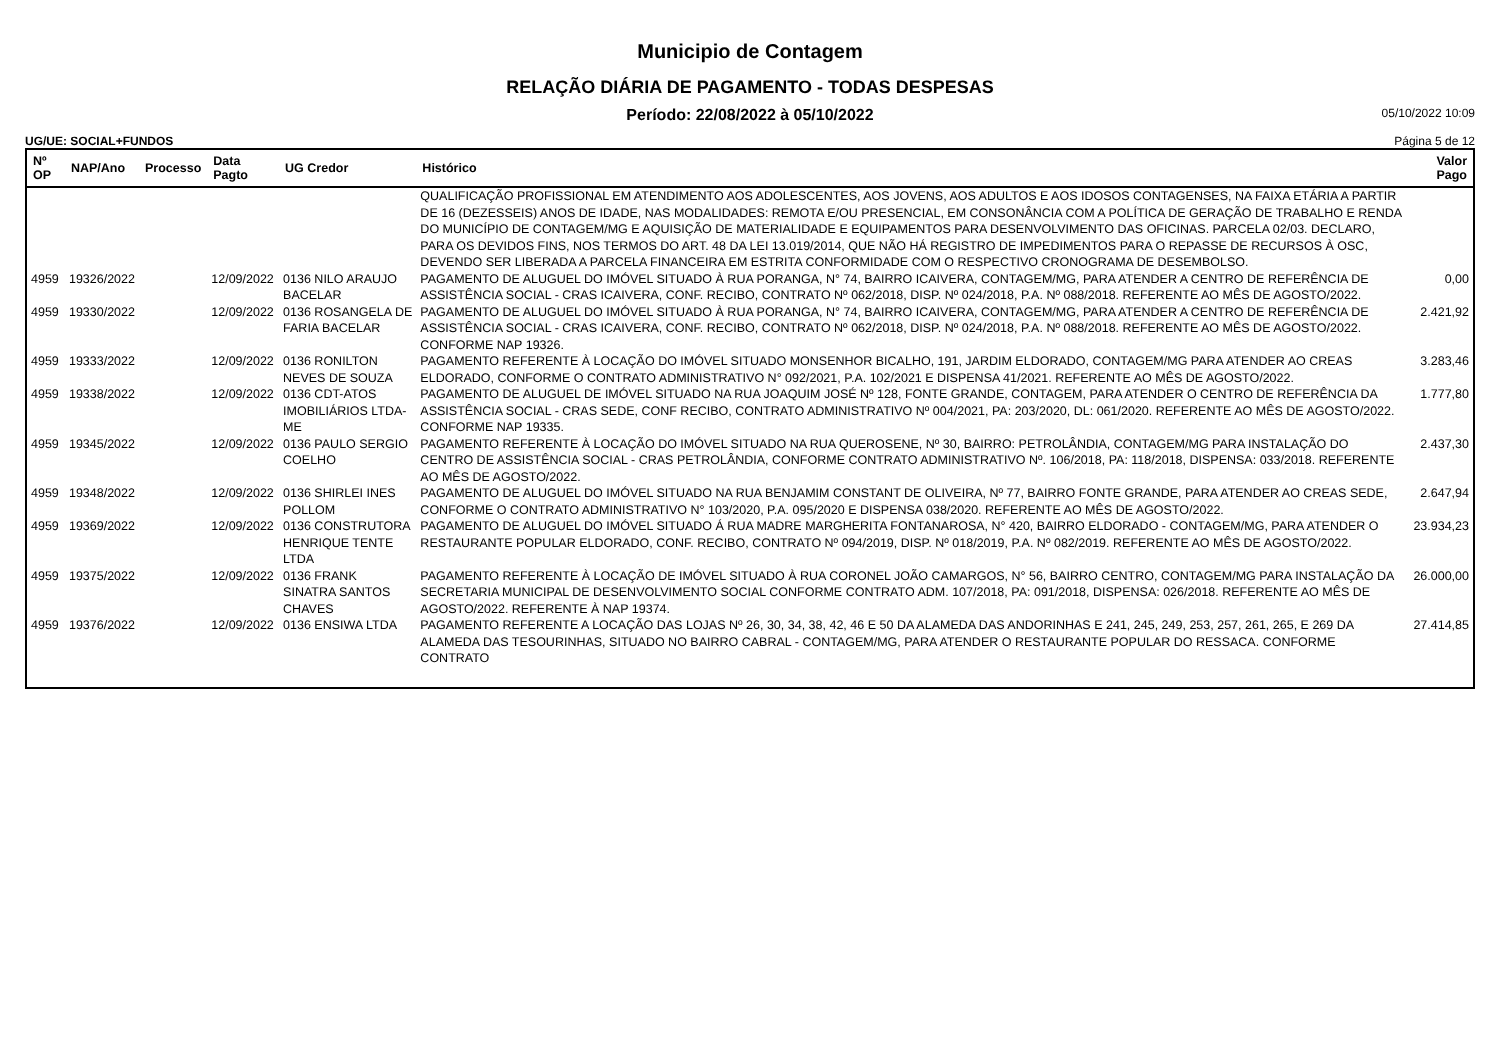Municipio de Contagem
RELAÇÃO DIÁRIA DE PAGAMENTO - TODAS DESPESAS
Período: 22/08/2022 à 05/10/2022 05/10/2022 10:09
UG/UE: SOCIAL+FUNDOS Página 5 de 12
| Nº OP | NAP/Ano | Processo | Data Pagto | UG Credor | Histórico | Valor Pago |
| --- | --- | --- | --- | --- | --- | --- |
| | | | | | QUALIFICAÇÃO PROFISSIONAL EM ATENDIMENTO AOS ADOLESCENTES, AOS JOVENS, AOS ADULTOS E AOS IDOSOS CONTAGENSES, NA FAIXA ETÁRIA A PARTIR DE 16 (DEZESSEIS) ANOS DE IDADE, NAS MODALIDADES: REMOTA E/OU PRESENCIAL, EM CONSONÂNCIA COM A POLÍTICA DE GERAÇÃO DE TRABALHO E RENDA DO MUNICÍPIO DE CONTAGEM/MG E AQUISIÇÃO DE MATERIALIDADE E EQUIPAMENTOS PARA DESENVOLVIMENTO DAS OFICINAS. PARCELA 02/03. DECLARO, PARA OS DEVIDOS FINS, NOS TERMOS DO ART. 48 DA LEI 13.019/2014, QUE NÃO HÁ REGISTRO DE IMPEDIMENTOS PARA O REPASSE DE RECURSOS À OSC, DEVENDO SER LIBERADA A PARCELA FINANCEIRA EM ESTRITA CONFORMIDADE COM O RESPECTIVO CRONOGRAMA DE DESEMBOLSO. | |
| 4959 | 19326/2022 | | 12/09/2022 | 0136 NILO ARAUJO BACELAR | PAGAMENTO DE ALUGUEL DO IMÓVEL SITUADO À RUA PORANGA, N° 74, BAIRRO ICAIVERA, CONTAGEM/MG, PARA ATENDER A CENTRO DE REFERÊNCIA DE ASSISTÊNCIA SOCIAL - CRAS ICAIVERA, CONF. RECIBO, CONTRATO Nº 062/2018, DISP. Nº 024/2018, P.A. Nº 088/2018. REFERENTE AO MÊS DE AGOSTO/2022. | 0,00 |
| 4959 | 19330/2022 | | 12/09/2022 | 0136 ROSANGELA DE FARIA BACELAR | PAGAMENTO DE ALUGUEL DO IMÓVEL SITUADO À RUA PORANGA, N° 74, BAIRRO ICAIVERA, CONTAGEM/MG, PARA ATENDER A CENTRO DE REFERÊNCIA DE ASSISTÊNCIA SOCIAL - CRAS ICAIVERA, CONF. RECIBO, CONTRATO Nº 062/2018, DISP. Nº 024/2018, P.A. Nº 088/2018. REFERENTE AO MÊS DE AGOSTO/2022. CONFORME NAP 19326. | 2.421,92 |
| 4959 | 19333/2022 | | 12/09/2022 | 0136 RONILTON NEVES DE SOUZA | PAGAMENTO REFERENTE À LOCAÇÃO DO IMÓVEL SITUADO MONSENHOR BICALHO, 191, JARDIM ELDORADO, CONTAGEM/MG PARA ATENDER AO CREAS ELDORADO, CONFORME O CONTRATO ADMINISTRATIVO N° 092/2021, P.A. 102/2021 E DISPENSA 41/2021. REFERENTE AO MÊS DE AGOSTO/2022. | 3.283,46 |
| 4959 | 19338/2022 | | 12/09/2022 | 0136 CDT-ATOS IMOBILIÁRIOS LTDA-ME | PAGAMENTO DE ALUGUEL DE IMÓVEL SITUADO NA RUA JOAQUIM JOSÉ Nº 128, FONTE GRANDE, CONTAGEM, PARA ATENDER O CENTRO DE REFERÊNCIA DA ASSISTÊNCIA SOCIAL - CRAS SEDE, CONF RECIBO, CONTRATO ADMINISTRATIVO Nº 004/2021, PA: 203/2020, DL: 061/2020. REFERENTE AO MÊS DE AGOSTO/2022. CONFORME NAP 19335. | 1.777,80 |
| 4959 | 19345/2022 | | 12/09/2022 | 0136 PAULO SERGIO COELHO | PAGAMENTO REFERENTE À LOCAÇÃO DO IMÓVEL SITUADO NA RUA QUEROSENE, Nº 30, BAIRRO: PETROLÂNDIA, CONTAGEM/MG PARA INSTALAÇÃO DO CENTRO DE ASSISTÊNCIA SOCIAL - CRAS PETROLÂNDIA, CONFORME CONTRATO ADMINISTRATIVO Nº. 106/2018, PA: 118/2018, DISPENSA: 033/2018. REFERENTE AO MÊS DE AGOSTO/2022. | 2.437,30 |
| 4959 | 19348/2022 | | 12/09/2022 | 0136 SHIRLEI INES POLLOM | PAGAMENTO DE ALUGUEL DO IMÓVEL SITUADO NA RUA BENJAMIM CONSTANT DE OLIVEIRA, Nº 77, BAIRRO FONTE GRANDE, PARA ATENDER AO CREAS SEDE, CONFORME O CONTRATO ADMINISTRATIVO N° 103/2020, P.A. 095/2020 E DISPENSA 038/2020. REFERENTE AO MÊS DE AGOSTO/2022. | 2.647,94 |
| 4959 | 19369/2022 | | 12/09/2022 | 0136 CONSTRUTORA HENRIQUE TENTE LTDA | PAGAMENTO DE ALUGUEL DO IMÓVEL SITUADO Á RUA MADRE MARGHERITA FONTANAROSA, N° 420, BAIRRO ELDORADO - CONTAGEM/MG, PARA ATENDER O RESTAURANTE POPULAR ELDORADO, CONF. RECIBO, CONTRATO Nº 094/2019, DISP. Nº 018/2019, P.A. Nº 082/2019. REFERENTE AO MÊS DE AGOSTO/2022. | 23.934,23 |
| 4959 | 19375/2022 | | 12/09/2022 | 0136 FRANK SINATRA SANTOS CHAVES | PAGAMENTO REFERENTE À LOCAÇÃO DE IMÓVEL SITUADO À RUA CORONEL JOÃO CAMARGOS, N° 56, BAIRRO CENTRO, CONTAGEM/MG PARA INSTALAÇÃO DA SECRETARIA MUNICIPAL DE DESENVOLVIMENTO SOCIAL CONFORME CONTRATO ADM. 107/2018, PA: 091/2018, DISPENSA: 026/2018. REFERENTE AO MÊS DE AGOSTO/2022. REFERENTE À NAP 19374. | 26.000,00 |
| 4959 | 19376/2022 | | 12/09/2022 | 0136 ENSIWA LTDA | PAGAMENTO REFERENTE A LOCAÇÃO DAS LOJAS Nº 26, 30, 34, 38, 42, 46 E 50 DA ALAMEDA DAS ANDORINHAS E 241, 245, 249, 253, 257, 261, 265, E 269 DA ALAMEDA DAS TESOURINHAS, SITUADO NO BAIRRO CABRAL - CONTAGEM/MG, PARA ATENDER O RESTAURANTE POPULAR DO RESSACA. CONFORME CONTRATO | 27.414,85 |